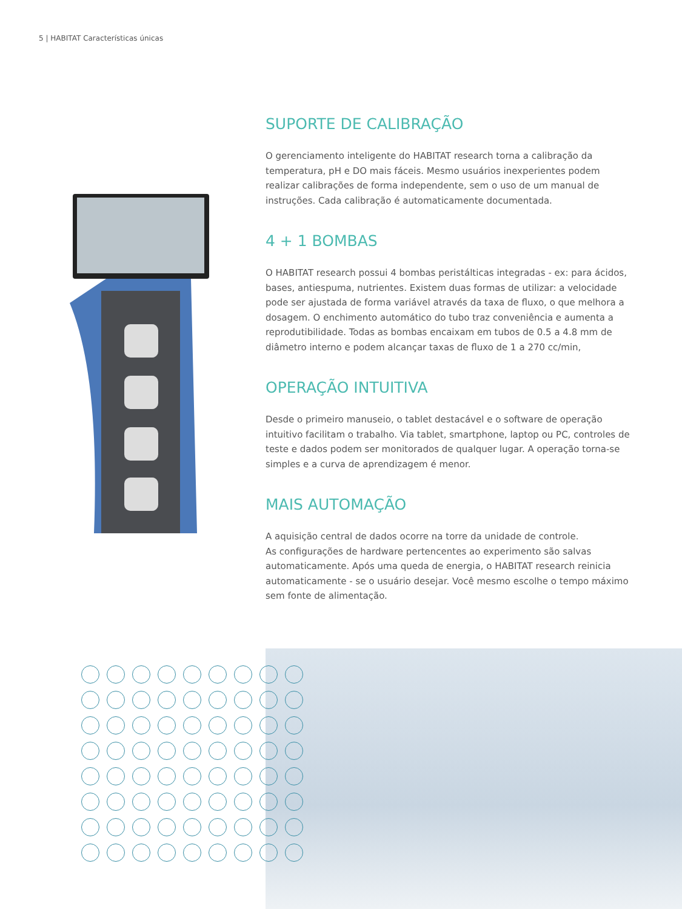5 | HABITAT Características únicas
SUPORTE DE CALIBRAÇÃO
O gerenciamento inteligente do HABITAT research torna a calibração da temperatura, pH e DO mais fáceis. Mesmo usuários inexperientes podem realizar calibrações de forma independente, sem o uso de um manual de instruções. Cada calibração é automaticamente documentada.
4 + 1 BOMBAS
O HABITAT research possui 4 bombas peristálticas integradas - ex: para ácidos, bases, antiespuma, nutrientes. Existem duas formas de utilizar: a velocidade pode ser ajustada de forma variável através da taxa de fluxo, o que melhora a dosagem. O enchimento automático do tubo traz conveniência e aumenta a reprodutibilidade. Todas as bombas encaixam em tubos de 0.5 a 4.8 mm de diâmetro interno e podem alcançar taxas de fluxo de 1 a 270 cc/min,
OPERAÇÃO INTUITIVA
Desde o primeiro manuseio, o tablet destacável e o software de operação intuitivo facilitam o trabalho. Via tablet, smartphone, laptop ou PC, controles de teste e dados podem ser monitorados de qualquer lugar. A operação torna-se simples e a curva de aprendizagem é menor.
MAIS AUTOMAÇÃO
A aquisição central de dados ocorre na torre da unidade de controle.
As configurações de hardware pertencentes ao experimento são salvas automaticamente. Após uma queda de energia, o HABITAT research reinicia automaticamente - se o usuário desejar. Você mesmo escolhe o tempo máximo sem fonte de alimentação.